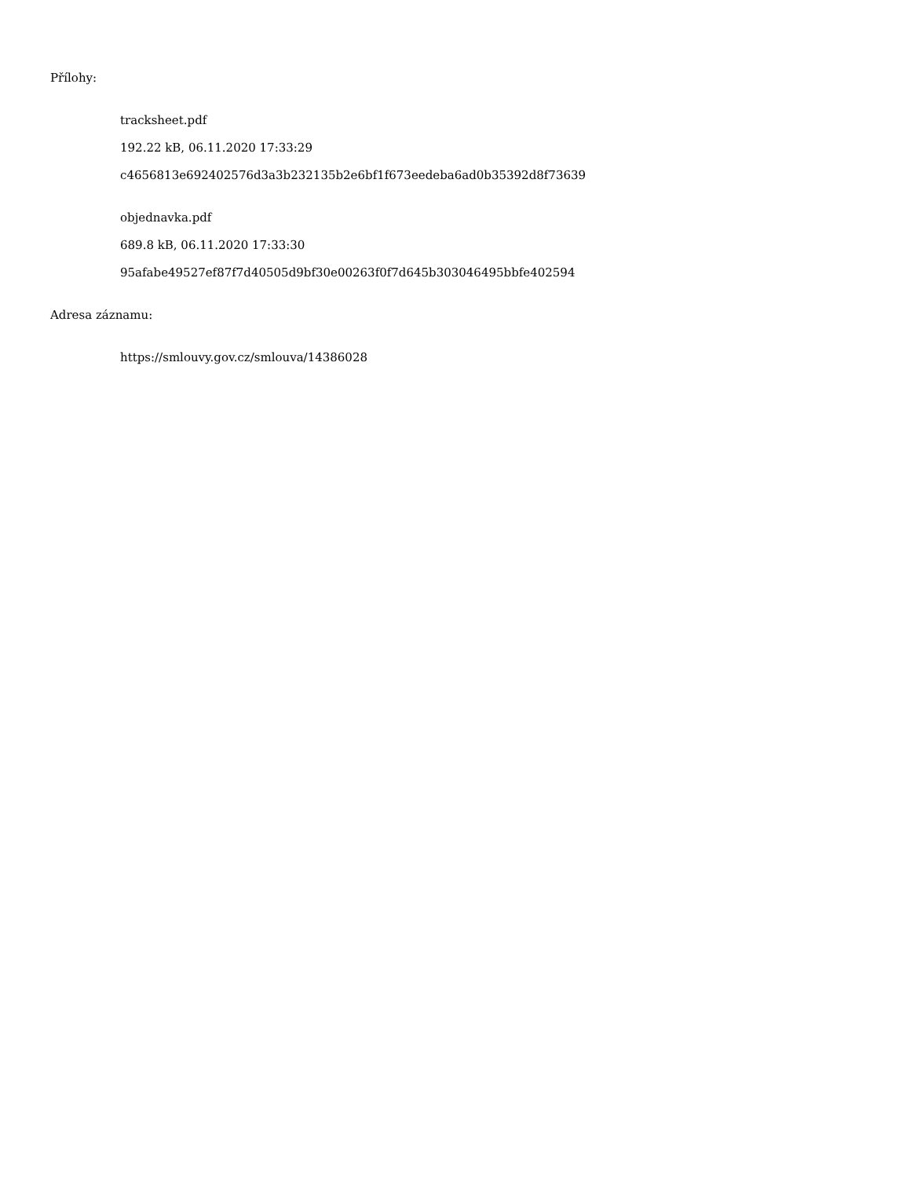Přílohy:
tracksheet.pdf
192.22 kB, 06.11.2020 17:33:29
c4656813e692402576d3a3b232135b2e6bf1f673eedeba6ad0b35392d8f73639
objednavka.pdf
689.8 kB, 06.11.2020 17:33:30
95afabe49527ef87f7d40505d9bf30e00263f0f7d645b303046495bbfe402594
Adresa záznamu:
https://smlouvy.gov.cz/smlouva/14386028